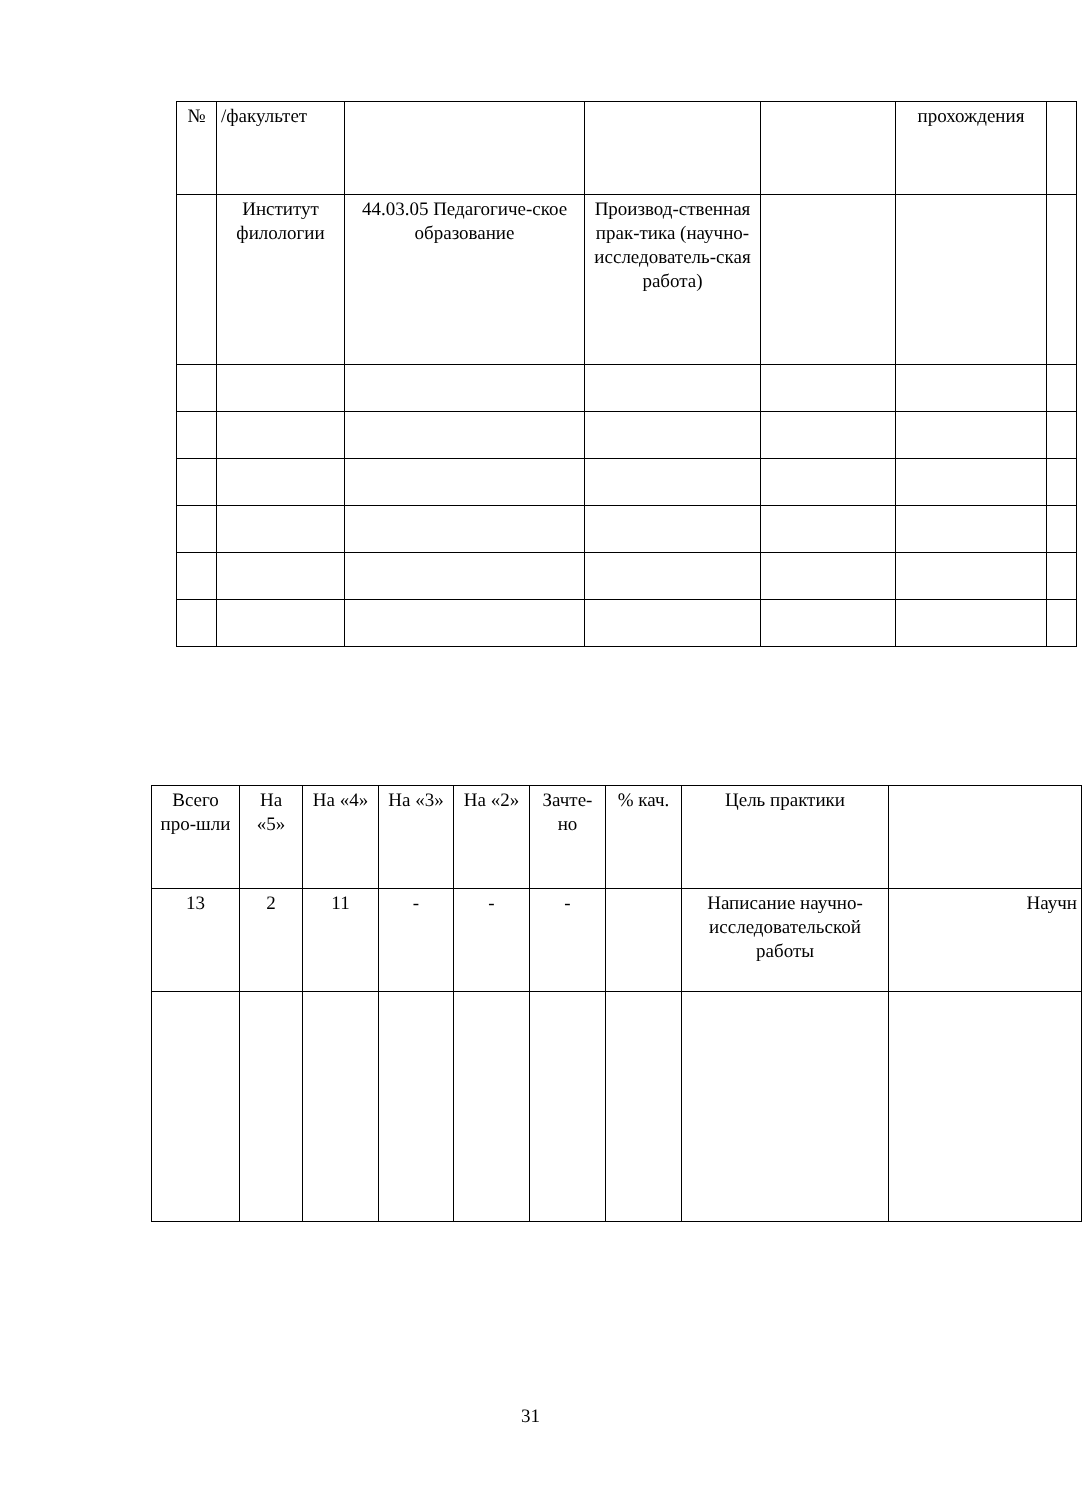| № | /факультет | | | | прохождения | |
| | Институт филологии | 44.03.05 Педагогиче-ское образование | Производ-ственная прак-тика (научно-исследователь-ская работа) | | | |
| Всего про-шли | На «5» | На «4» | На «3» | На «2» | Зачте-но | % кач. | Цель практики | |
| 13 | 2 | 11 | - | - | - | | Написание научно-исследовательской работы | Научн |
31